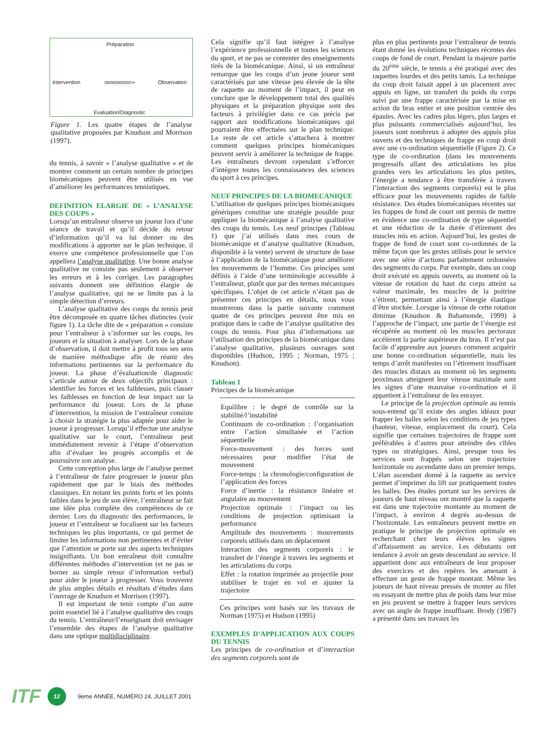Préparation
Intervention ooooooooo➢ Observation
Evaluation/Diagnostic
Figure 1. Les quatre étapes de l’analyse qualitative proposées par Knudson and Morrison (1997).
du tennis, à savoir « l’analyse qualitative » et de montrer comment un certain nombre de principes biomécaniques peuvent être utilisés en vue d’améliorer les performances tennistiques.
DEFINITION ELARGIE DE « L’ANALYSE DES COUPS »
Lorsqu’un entraîneur observe un joueur lors d’une séance de travail et qu’il décide du retour d’information qu’il va lui donner ou des modifications à apporter sur le plan technique, il exerce une compétence professionnelle que l’on appellera l’analyse qualitative. Une bonne analyse qualitative ne consiste pas seulement à observer les erreurs et à les corriger. Les paragraphes suivants donnent une définition élargie de l’analyse qualitative, qui ne se limite pas à la simple détection d’erreurs.
L’analyse qualitative des coups du tennis peut être décomposée en quatre tâches distinctes (voir figure 1). La tâche dite de « préparation » consiste pour l’entraîneur à s’informer sur les coups, les joueurs et la situation à analyser. Lors de la phase d’observation, il doit mettre à profit tous ses sens de manière méthodique afin de réunir des informations pertinentes sur la performance du joueur. La phase d’évaluation/de diagnostic s’articule autour de deux objectifs principaux : identifier les forces et les faiblesses, puis classer les faiblesses en fonction de leur impact sur la performance du joueur. Lors de la phase d’intervention, la mission de l’entraîneur consiste à choisir la stratégie la plus adaptée pour aider le joueur à progresser. Lorsqu’il effectue une analyse qualitative sur le court, l’entraîneur peut immédiatement revenir à l’étape d’observation afin d’évaluer les progrès accomplis et de poursuivre son analyse.
Cette conception plus large de l’analyse permet à l’entraîneur de faire progresser le joueur plus rapidement que par le biais des méthodes classiques. En notant les points forts et les points faibles dans le jeu de son élève, l’entraîneur se fait une idée plus complète des compétences de ce dernier. Lors du diagnostic des performances, le joueur et l’entraîneur se focalisent sur les facteurs techniques les plus importants, ce qui permet de limiter les informations non pertinentes et d’éviter que l’attention se porte sur des aspects techniques insignifiants. Un bon entraîneur doit connaître différentes méthodes d’intervention (et ne pas se borner au simple retour d’information verbal) pour aider le joueur à progresser. Vous trouverez de plus amples détails et résultats d’études dans l’ouvrage de Knudson et Morrison (1997).
Il est important de tenir compte d’un autre point essentiel lié à l’analyse qualitative des coups du tennis. L’entraîneur/l’enseignant doit envisager l’ensemble des étapes de l’analyse qualitative dans une optique multidisciplinaire.
Cela signifie qu’il faut intégrer à l’analyse l’expérience professionnelle et toutes les sciences du sport, et ne pas se contenter des enseignements tirés de la biomécanique. Ainsi, si un entraîneur remarque que les coups d’un jeune joueur sont caractérisés par une vitesse peu élevée de la tête de raquette au moment de l’impact, il peut en conclure que le développement total des qualités physiques et la préparation physique sont des facteurs à privilégier dans ce cas précis par rapport aux modifications biomécaniques qui pourraient être effectuées sur le plan technique. Le reste de cet article s’attachera à montrer comment quelques principes biomécaniques peuvent servir à améliorer la technique de frappe. Les entraîneurs devront cependant s’efforcer d’intégrer toutes les connaissances des sciences du sport à ces principes.
NEUF PRINCIPES DE LA BIOMECANIQUE
L’utilisation de quelques principes biomécaniques génériques constitue une stratégie possible pour appliquer la biomécanique à l’analyse qualitative des coups du tennis. Les neuf principes (Tableau 1) que j’ai utilisés dans mes cours de biomécanique et d’analyse qualitative (Knudson, disponible à la vente) servent de structure de base à l’application de la biomécanique pour améliorer les mouvements de l’homme. Ces principes sont définis à l’aide d’une terminologie accessible à l’entraîneur, plutôt que par des termes mécaniques spécifiques. L’objet de cet article n’étant pas de présenter ces principes en détails, nous vous montrerons dans la partie suivante comment quatre de ces principes peuvent être mis en pratique dans le cadre de l’analyse qualitative des coups du tennis. Pour plus d’informations sur l’utilisation des principes de la biomécanique dans l’analyse qualitative, plusieurs ouvrages sont disponibles (Hudson, 1995 ; Norman, 1975 ; Knudson).
Tableau 1
Principes de la biomécanique
| Equilibre : le degré de contrôle sur la stabilité/l’instabilité |
| Continuum de co-ordination : l’organisation entre l’action simultanée et l’action séquentielle |
| Force-mouvement : des forces sont nécessaires pour modifier l’état de mouvement |
| Force-temps : la chronologie/configuration de l’application des forces |
| Force d’inertie : la résistance linéaire et angulaire au mouvement |
| Projection optimale : l’impact ou les conditions de projection optimisant la performance |
| Amplitude des mouvements : mouvements corporels utilisés dans un déplacement |
| Interaction des segments corporels : le transfert de l’énergie à travers les segments et les articulations du corps |
| Effet : la rotation imprimée au projectile pour stabiliser le trajet en vol et ajuster la trajectoire |
Ces principes sont basés sur les travaux de Norman (1975) et Hudson (1995)
EXEMPLES D’APPLICATION AUX COUPS DU TENNIS
Les principes de co-ordination et d’interaction des segments corporels sont de
plus en plus pertinents pour l’entraîneur de tennis étant donné les évolutions techniques récentes des coups de fond de court. Pendant la majeure partie du 20<sup>ème</sup> siècle, le tennis a été pratiqué avec des raquettes lourdes et des petits tamis. La technique du coup droit faisait appel à un placement avec appuis en ligne, un transfert du poids du corps suivi par une frappe caractérisée par la mise en action du bras entier et une position centrée des épaules. Avec les cadres plus légers, plus larges et plus puissants commercialisés aujourd’hui, les joueurs sont nombreux à adopter des appuis plus ouverts et des techniques de frappe en coup droit avec une co-ordination séquentielle (Figure 2). Ce type de co-ordination (dans les mouvements progressifs allant des articulations les plus grandes vers les articulations les plus petites, l’énergie a tendance à être transférée à travers l’interaction des segments corporels) est le plus efficace pour les mouvements rapides de faible résistance. Des études biomécaniques récentes sur les frappes de fond de court ont permis de mettre en évidence une co-ordination de type séquentiel et une réduction de la durée d’étirement des muscles mis en action. Aujourd’hui, les gestes de frappe de fond de court sont co-ordonnés de la même façon que les gestes utilisés pour le service avec une série d’actions parfaitement ordonnées des segments du corps. Par exemple, dans un coup droit exécuté en appuis ouverts, au moment où la vitesse de rotation du haut du corps atteint sa valeur maximale, les muscles de la poitrine s’étirent, permettant ainsi à l’énergie élastique d’être stockée. Lorsque la vitesse de cette rotation diminue (Knudson & Bahamonde, 1999) à l’approche de l’impact, une partie de l’énergie est récupérée au moment où les muscles pectoraux accélèrent la partie supérieure du bras. Il n’est pas facile d’apprendre aux joueurs comment acquérir une bonne co-ordination séquentielle, mais les temps d’arrêt manifestes ou l’étirement insuffisant des muscles distaux au moment où les segments proximaux atteignent leur vitesse maximale sont les signes d’une mauvaise co-ordination et il appartient à l’entraîneur de les enrayer.
Le principe de la projection optimale au tennis sous-entend qu’il existe des angles idéaux pour frapper les balles selon les conditions de jeu types (hauteur, vitesse, emplacement du court). Cela signifie que certaines trajectoires de frappe sont préférables à d’autres pour atteindre des cibles types ou stratégiques. Ainsi, presque tous les services sont frappés selon une trajectoire horizontale ou ascendante dans un premier temps. L’élan ascendant donné à la raquette au service permet d’imprimer du lift sur pratiquement toutes les balles. Des études portant sur les services de joueurs de haut niveau ont montré que la raquette est dans une trajectoire montante au moment de l’impact, à environ 4 degrés au-dessus de l’horizontale. Les entraîneurs peuvent mettre en pratique le principe de projection optimale en recherchant chez leurs élèves les signes d’affaissement au service. Les débutants ont tendance à avoir un geste descendant au service. Il appartient donc aux entraîneurs de leur proposer des exercices et des repères les amenant à effectuer un geste de frappe montant. Même les joueurs de haut niveau pressés de monter au filet ou essayant de mettre plus de poids dans leur mise en jeu peuvent se mettre à frapper leurs services avec un angle de frappe insuffisant. Brody (1987) a présenté dans ses travaux les
ITF 12 9eme ANNÉE, NUMÉRO 24, JUILLET 2001